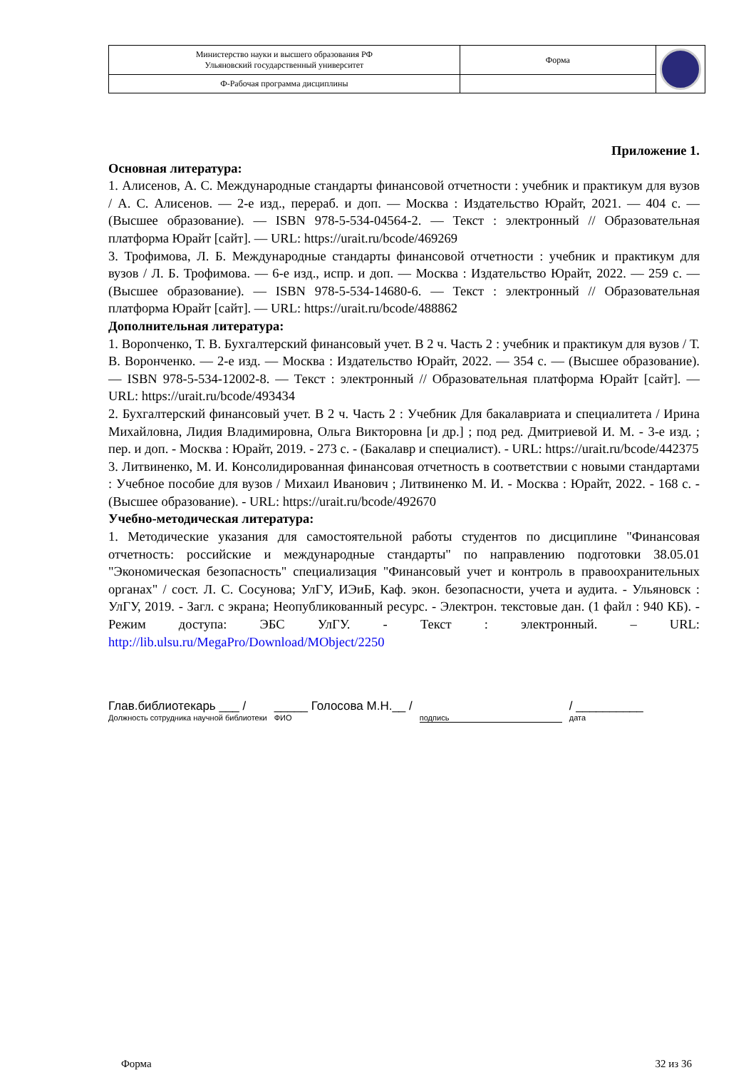| Министерство науки и высшего образования РФ Ульяновский государственный университет | Форма | |
| Ф-Рабочая программа дисциплины | | |
Приложение 1.
Основная литература:
1. Алисенов, А. С. Международные стандарты финансовой отчетности : учебник и практикум для вузов / А. С. Алисенов. — 2-е изд., перераб. и доп. — Москва : Издательство Юрайт, 2021. — 404 с. — (Высшее образование). — ISBN 978-5-534-04564-2. — Текст : электронный // Образовательная платформа Юрайт [сайт]. — URL: https://urait.ru/bcode/469269
3. Трофимова, Л. Б. Международные стандарты финансовой отчетности : учебник и практикум для вузов / Л. Б. Трофимова. — 6-е изд., испр. и доп. — Москва : Издательство Юрайт, 2022. — 259 с. — (Высшее образование). — ISBN 978-5-534-14680-6. — Текст : электронный // Образовательная платформа Юрайт [сайт]. — URL: https://urait.ru/bcode/488862
Дополнительная литература:
1. Ворonченко, Т. В. Бухгалтерский финансовый учет. В 2 ч. Часть 2 : учебник и практикум для вузов / Т. В. Воронченко. — 2-е изд. — Москва : Издательство Юрайт, 2022. — 354 с. — (Высшее образование). — ISBN 978-5-534-12002-8. — Текст : электронный // Образовательная платформа Юрайт [сайт]. — URL: https://urait.ru/bcode/493434
2. Бухгалтерский финансовый учет. В 2 ч. Часть 2 : Учебник Для бакалавриата и специалитета / Ирина Михайловна, Лидия Владимировна, Ольга Викторовна [и др.] ; под ред. Дмитриевой И. М. - 3-е изд. ; пер. и доп. - Москва : Юрайт, 2019. - 273 с. - (Бакалавр и специалист). - URL: https://urait.ru/bcode/442375
3. Литвиненко, М. И. Консолидированная финансовая отчетность в соответствии с новыми стандартами : Учебное пособие для вузов / Михаил Иванович ; Литвиненко М. И. - Москва : Юрайт, 2022. - 168 с. - (Высшее образование). - URL: https://urait.ru/bcode/492670
Учебно-методическая литература:
1. Методические указания для самостоятельной работы студентов по дисциплине "Финансовая отчетность: российские и международные стандарты" по направлению подготовки 38.05.01 "Экономическая безопасность" специализация "Финансовый учет и контроль в правоохранительных органах" / сост. Л. С. Сосунова; УлГУ, ИЭиБ, Каф. экон. безопасности, учета и аудита. - Ульяновск : УлГУ, 2019. - Загл. с экрана; Неопубликованный ресурс. - Электрон. текстовые дан. (1 файл : 940 КБ). - Режим доступа: ЭБС УлГУ. - Текст : электронный. – URL: http://lib.ulsu.ru/MegaPro/Download/MObject/2250
Глав.библиотекарь ___ /
Должность сотрудника научной библиотеки
_____ Голосова М.Н.__ /
ФИО
подпись
/ __________
дата
Форма 32 из 36